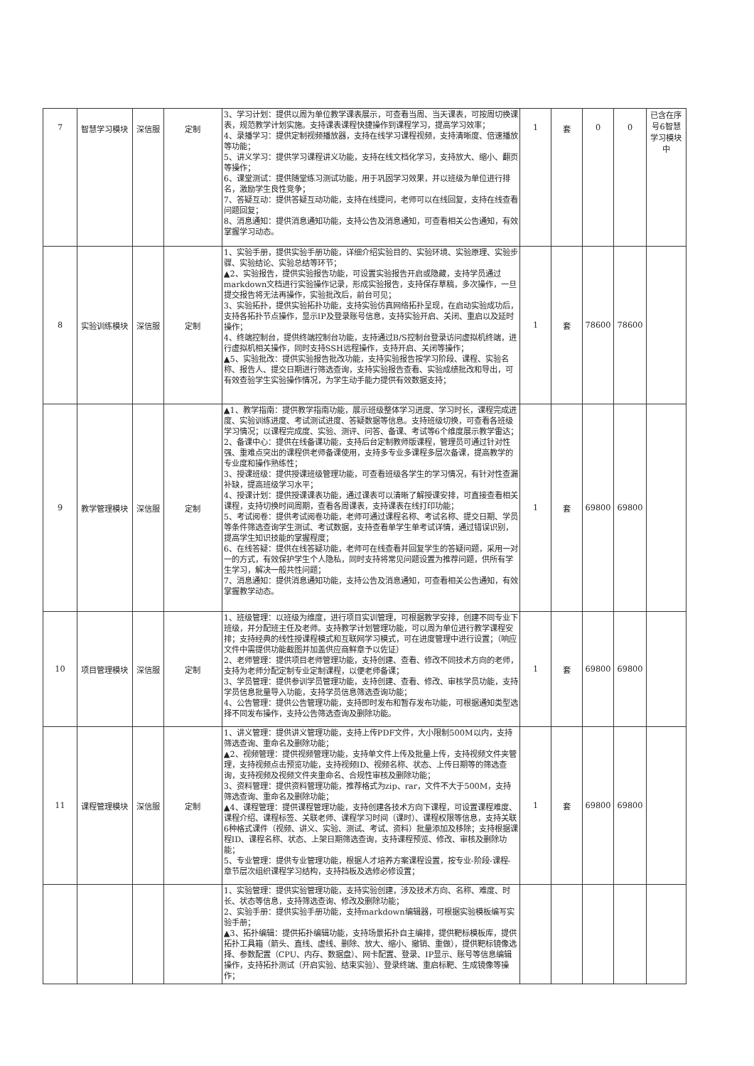| 7 | 智慧学习模块 | 深信服 | 定制 | 3、学习计划：提供以周为单位教学课表展示，可查看当周、当天课表，可按周切换课表，规范教学计划实施。支持课表课程快捷操作到课程学习，提高学习效率； 4、录播学习：提供定制视频播放器，支持在线学习课程视频，支持清晰度、倍速播放等功能； 5、讲义学习：提供学习课程讲义功能，支持在线文档化学习，支持放大、缩小、翻页等操作； 6、课堂测试：提供随堂练习测试功能，用于巩固学习效果，并以班级为单位进行排名，激励学生良性竞争； 7、答疑互动：提供答疑互动功能，支持在线提问，老师可以在线回复，支持在线查看问题回复； 8、消息通知：提供消息通知功能，支持公告及消息通知，可查看相关公告通知，有效掌握学习动态。 | 1 | 套 | 0 | 0 | 已含在序号6智慧学习模块中 |
| 8 | 实验训练模块 | 深信服 | 定制 | 1、实验手册，提供实验手册功能，详细介绍实验目的、实验环境、实验原理、实验步骤、实验结论、实验总结等环节； ▲2、实验报告，提供实验报告功能，可设置实验报告开启或隐藏，支持学员通过markdown文档进行实验操作记录，形成实验报告，支持保存草稿，多次操作，一旦提交报告将无法再操作，实验批改后，前台可见； 3、实验拓扑，提供实验拓扑功能，支持实验仿真网络拓扑呈现，在启动实验成功后，支持各拓扑节点操作，显示IP及登录账号信息，支持实验开启、关闭、重启以及延时操作； 4、终端控制台，提供终端控制台功能，支持通过B/S控制台登录访问虚拟机终端，进行虚拟机相关操作，同时支持SSH远程操作，支持开启、关闭等操作； ▲5、实验批改：提供实验报告批改功能，支持实验报告按学习阶段、课程、实验名称、报告人、提交日期进行筛选查询，支持实验报告查看、实验成绩批改和导出，可有效查验学生实验操作情况，为学生动手能力提供有效数据支持； | 1 | 套 | 78600 | 78600 | |
| 9 | 教学管理模块 | 深信服 | 定制 | ▲1、教学指南：提供教学指南功能，展示班级整体学习进度、学习时长，课程完成进度、实验训练进度、考试测试进度、答疑数据等信息。支持班级切换，可查看各班级学习情况；以课程完成度、实验、测评、问答、备课、考试等6个维度展示教学雷达； 2、备课中心：提供在线备课功能，支持后台定制教师版课程，管理员可通过针对性强、重难点突出的课程供老师备课使用，支持多专业多课程多层次备课，提高教学的专业度和操作熟练性； 3、授课班级：提供授课班级管理功能，可查看班级各学生的学习情况，有针对性查漏补缺，提高班级学习水平； 4、授课计划：提供授课课表功能，通过课表可以清晰了解授课安排，可直接查看相关课程，支持切换时间周期，查看各周课表，支持课表在线打印功能； 5、考试阅卷：提供考试阅卷功能，老师可通过课程名称、考试名称、提交日期、学员等条件筛选查询学生测试、考试数据，支持查看单学生单考试详情，通过错误识别，提高学生知识技能的掌握程度； 6、在线答疑：提供在线答疑功能，老师可在线查看并回复学生的答疑问题，采用一对一的方式，有效保护学生个人隐私，同时支持将常见问题设置为推荐问题，供所有学生学习，解决一般共性问题； 7、消息通知：提供消息通知功能，支持公告及消息通知，可查看相关公告通知，有效掌握教学动态。 | 1 | 套 | 69800 | 69800 | |
| 10 | 项目管理模块 | 深信服 | 定制 | 1、班级管理：以班级为维度，进行项目实训管理，可根据教学安排，创建不同专业下班级，并分配班主任及老师。支持教学计划管理功能，可以周为单位进行教学课程安排；支持经典的线性授课程模式和互联网学习模式，可在进度管理中进行设置；（响应文件中需提供功能截图并加盖供应商鲜章予以佐证） 2、老师管理：提供项目老师管理功能，支持创建、查看、修改不同技术方向的老师，支持为老师分配定制专业定制课程，以便老师备课； 3、学员管理：提供参训学员管理功能，支持创建、查看、修改、审核学员功能，支持学员信息批量导入功能，支持学员信息筛选查询功能； 4、公告管理：提供公告管理功能，支持即时发布和暂存发布功能，可根据通知类型选择不同发布操作，支持公告筛选查询及删除功能。 | 1 | 套 | 69800 | 69800 | |
| 11 | 课程管理模块 | 深信服 | 定制 | 1、讲义管理：提供讲义管理功能，支持上传PDF文件，大小限制500M以内，支持筛选查询、重命名及删除功能； ▲2、视频管理：提供视频管理功能，支持单文件上传及批量上传，支持视频文件夹管理，支持视频点击预览功能，支持视频ID、视频名称、状态、上传日期等的筛选查询，支持视频及视频文件夹重命名、合规性审核及删除功能； 3、资料管理：提供资料管理功能，推荐格式为zip、rar，文件不大于500M，支持筛选查询、重命名及删除功能； ▲4、课程管理：提供课程管理功能，支持创建各技术方向下课程，可设置课程难度、课程介绍、课程标签、关联老师、课程学习时间（课时）、课程权限等信息，支持关联6种格式课件（视频、讲义、实验、测试、考试、资料）批量添加及移除；支持根据课程ID、课程名称、状态、上架日期筛选查询，支持课程预览、修改、审核及删除功能； 5、专业管理：提供专业管理功能，根据人才培养方案课程设置，按专业-阶段-课程-章节层次组织课程学习结构，支持挡板及选修必修设置； | 1 | 套 | 69800 | 69800 | |
| | | | | 1、实验管理：提供实验管理功能，支持实验创建，涉及技术方向、名称、难度、时长、状态等信息，支持筛选查询、修改及删除功能； 2、实验手册：提供实验手册功能，支持markdown编辑器，可根据实验模板编写实验手册； ▲3、拓扑编辑：提供拓扑编辑功能，支持场景拓扑自主编排，提供靶标模板库，提供拓扑工具箱（箭头、直线、虚线、删除、放大、缩小、撤销、重做），提供靶标镜像选择、参数配置（CPU、内存、数据盘）、网卡配置、登录、IP显示、账号等信息编辑操作，支持拓扑测试（开启实验、结束实验）、登录终端、重启标靶、生成镜像等操作； | | | | | |